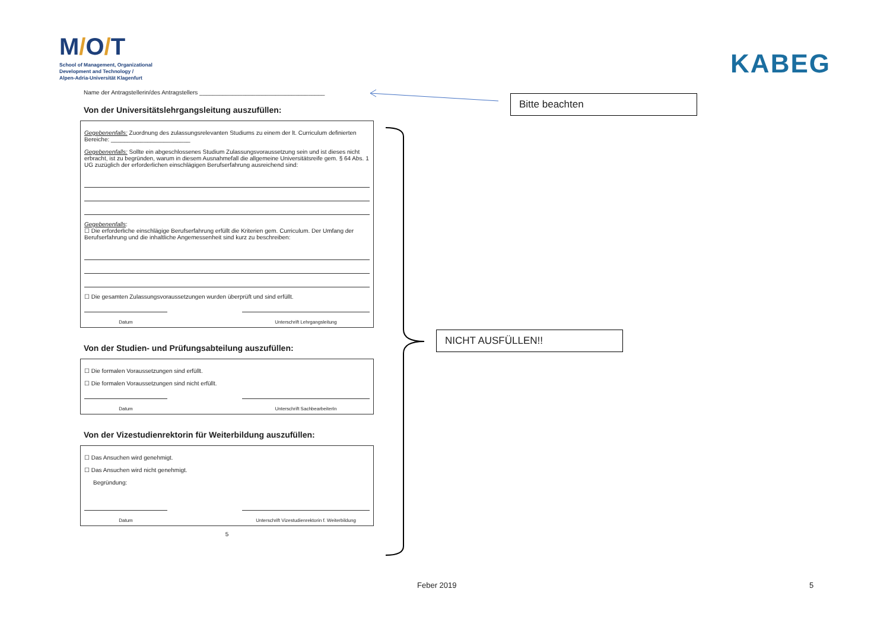M/O/T
School of Management, Organizational
Development and Technology /
Alpen-Adria-Universität Klagenfurt
KABEG
Name der Antragstellerin/des Antragstellers ______________________________________
Von der Universitätslehrgangsleitung auszufüllen:
Gegebenenfalls: Zuordnung des zulassungsrelevanten Studiums zu einem der lt. Curriculum definierten Bereiche: ________________________
Gegebenenfalls: Sollte ein abgeschlossenes Studium Zulassungsvoraussetzung sein und ist dieses nicht erbracht, ist zu begründen, warum in diesem Ausnahmefall die allgemeine Universitätsreife gem. § 64 Abs. 1 UG zuzüglich der erforderlichen einschlägigen Berufserfahrung ausreichend sind:
Gegebenenfalls:
☐ Die erforderliche einschlägige Berufserfahrung erfüllt die Kriterien gem. Curriculum. Der Umfang der Berufserfahrung und die inhaltliche Angemessenheit sind kurz zu beschreiben:
☐ Die gesamten Zulassungsvoraussetzungen wurden überprüft und sind erfüllt.
Datum Unterschrift Lehrgangsleitung
Von der Studien- und Prüfungsabteilung auszufüllen:
☐ Die formalen Voraussetzungen sind erfüllt.
☐ Die formalen Voraussetzungen sind nicht erfüllt.
Datum Unterschrift SachbearbeiterIn
Von der Vizestudienrektorin für Weiterbildung auszufüllen:
☐ Das Ansuchen wird genehmigt.
☐ Das Ansuchen wird nicht genehmigt.
Begründung:
Datum Unterschrift Vizestudienrektorin f. Weiterbildung
5
Bitte beachten
NICHT AUSFÜLLEN!!
Feber 2019 5